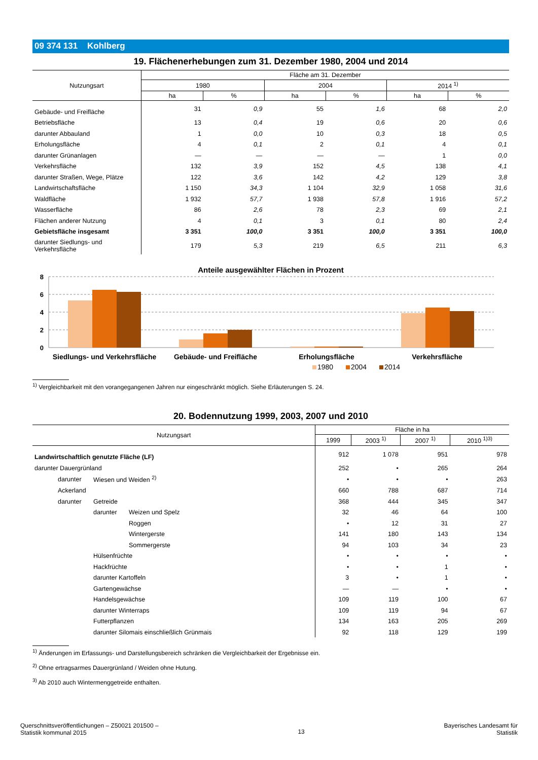09 374 131 Kohlberg
19. Flächenerhebungen zum 31. Dezember 1980, 2004 und 2014
| Nutzungsart | Fläche am 31. Dezember | | | | | |
| --- | --- | --- | --- | --- | --- | --- |
| | 1980 | | 2004 | | 2014 <sup>1)</sup> | |
| | ha | % | ha | % | ha | % |
| Gebäude- und Freifläche | 31 | 0,9 | 55 | 1,6 | 68 | 2,0 |
| Betriebsfläche | 13 | 0,4 | 19 | 0,6 | 20 | 0,6 |
| darunter Abbauland | 1 | 0,0 | 10 | 0,3 | 18 | 0,5 |
| Erholungsfläche | 4 | 0,1 | 2 | 0,1 | 4 | 0,1 |
| darunter Grünanlagen | — | — | — | — | 1 | 0,0 |
| Verkehrsfläche | 132 | 3,9 | 152 | 4,5 | 138 | 4,1 |
| darunter Straßen, Wege, Plätze | 122 | 3,6 | 142 | 4,2 | 129 | 3,8 |
| Landwirtschaftsfläche | 1 150 | 34,3 | 1 104 | 32,9 | 1 058 | 31,6 |
| Waldfläche | 1 932 | 57,7 | 1 938 | 57,8 | 1 916 | 57,2 |
| Wasserfläche | 86 | 2,6 | 78 | 2,3 | 69 | 2,1 |
| Flächen anderer Nutzung | 4 | 0,1 | 3 | 0,1 | 80 | 2,4 |
| Gebietsfläche insgesamt | 3 351 | 100,0 | 3 351 | 100,0 | 3 351 | 100,0 |
| darunter Siedlungs- und Verkehrsfläche | 179 | 5,3 | 219 | 6,5 | 211 | 6,3 |
Anteile ausgewählter Flächen in Prozent
8
6
4
2
0
Siedlungs- und Verkehrsfläche
Gebäude- und Freifläche
Erholungsfläche
Verkehrsfläche
1980
2004
2014
<sup>1)</sup> Vergleichbarkeit mit den vorangegangenen Jahren nur eingeschränkt möglich. Siehe Erläuterungen S. 24.
20. Bodennutzung 1999, 2003, 2007 und 2010
| Nutzungsart | | | Fläche in ha | | | |
| --- | --- | --- | --- | --- | --- | --- |
| | | | 1999 | 2003 <sup>1)</sup> | 2007 <sup>1)</sup> | 2010 <sup>1)3)</sup> |
| Landwirtschaftlich genutzte Fläche (LF) | | | 912 | 1 078 | 951 | 978 |
| darunter Dauergrünland | | | 252 | • | 265 | 264 |
| darunter | Wiesen und Weiden <sup>2)</sup> | | • | • | • | 263 |
| Ackerland | | | 660 | 788 | 687 | 714 |
| darunter | Getreide | | 368 | 444 | 345 | 347 |
| | darunter | Weizen und Spelz | 32 | 46 | 64 | 100 |
| | | Roggen | • | 12 | 31 | 27 |
| | | Wintergerste | 141 | 180 | 143 | 134 |
| | | Sommergerste | 94 | 103 | 34 | 23 |
| | Hülsenfrüchte | | • | • | • | • |
| | Hackfrüchte | | • | • | 1 | • |
| | darunter Kartoffeln | | 3 | • | 1 | • |
| | Gartengewächse | | — | — | • | • |
| | Handelsgewächse | | 109 | 119 | 100 | 67 |
| | darunter Winterraps | | 109 | 119 | 94 | 67 |
| | Futterpflanzen | | 134 | 163 | 205 | 269 |
| | darunter Silomais einschließlich Grünmais | | 92 | 118 | 129 | 199 |
<sup>1)</sup> Änderungen im Erfassungs- und Darstellungsbereich schränken die Vergleichbarkeit der Ergebnisse ein.
<sup>2)</sup> Ohne ertragsarmes Dauergrünland / Weiden ohne Hutung.
<sup>3)</sup> Ab 2010 auch Wintermenggetreide enthalten.
Querschnittsveröffentlichungen – Z50021 201500 –
Statistik kommunal 2015
13
Bayerisches Landesamt für
Statistik